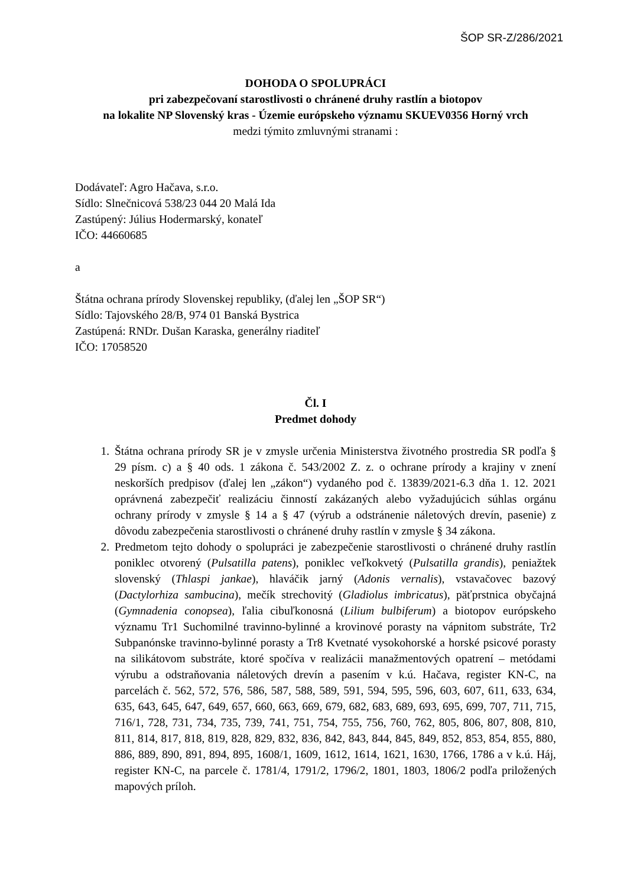ŠOP SR-Z/286/2021
DOHODA O SPOLUPRÁCI
pri zabezpečovaní starostlivosti o chránené druhy rastlín a biotopov
na lokalite NP Slovenský kras - Územie európskeho významu SKUEV0356 Horný vrch
medzi týmito zmluvnými stranami :
Dodávateľ: Agro Hačava, s.r.o.
Sídlo: Slnečnicová 538/23 044 20 Malá Ida
Zastúpený: Július Hodermarský, konateľ
IČO: 44660685
a
Štátna ochrana prírody Slovenskej republiky, (ďalej len „ŠOP SR“)
Sídlo: Tajovského 28/B, 974 01 Banská Bystrica
Zastúpená: RNDr. Dušan Karaska, generálny riaditeľ
IČO: 17058520
Čl. I
Predmet dohody
1. Štátna ochrana prírody SR je v zmysle určenia Ministerstva životného prostredia SR podľa § 29 písm. c) a § 40 ods. 1 zákona č. 543/2002 Z. z. o ochrane prírody a krajiny v znení neskorších predpisov (ďalej len „zákon“) vydaného pod č. 13839/2021-6.3 dňa 1. 12. 2021 oprávnená zabezpečiť realizáciu činností zakázaných alebo vyžadujúcich súhlas orgánu ochrany prírody v zmysle § 14 a § 47 (výrub a odstránenie náletových drevín, pasenie) z dôvodu zabezpečenia starostlivosti o chránené druhy rastlín v zmysle § 34 zákona.
2. Predmetom tejto dohody o spolupráci je zabezpečenie starostlivosti o chránené druhy rastlín poniklec otvorený (Pulsatilla patens), poniklec veľkokvetý (Pulsatilla grandis), peniažtek slovenský (Thlaspi jankae), hlaváčik jarný (Adonis vernalis), vstavačovec bazový (Dactylorhiza sambucina), mečík strechovitý (Gladiolus imbricatus), päťprstnica obyčajná (Gymnadenia conopsea), ľalia cibuľkonosná (Lilium bulbiferum) a biotopov európskeho významu Tr1 Suchomilné travinno-bylinné a krovinové porasty na vápnitom substráte, Tr2 Subpanónske travinno-bylinné porasty a Tr8 Kvetnaté vysokohorské a horské psicové porasty na silikátovom substráte, ktoré spočíva v realizácii manažmentových opatrení – metódami výrubu a odstraňovania náletových drevín a pasením v k.ú. Hačava, register KN-C, na parcelách č. 562, 572, 576, 586, 587, 588, 589, 591, 594, 595, 596, 603, 607, 611, 633, 634, 635, 643, 645, 647, 649, 657, 660, 663, 669, 679, 682, 683, 689, 693, 695, 699, 707, 711, 715, 716/1, 728, 731, 734, 735, 739, 741, 751, 754, 755, 756, 760, 762, 805, 806, 807, 808, 810, 811, 814, 817, 818, 819, 828, 829, 832, 836, 842, 843, 844, 845, 849, 852, 853, 854, 855, 880, 886, 889, 890, 891, 894, 895, 1608/1, 1609, 1612, 1614, 1621, 1630, 1766, 1786 a v k.ú. Háj, register KN-C, na parcele č. 1781/4, 1791/2, 1796/2, 1801, 1803, 1806/2 podľa priložených mapových príloh.